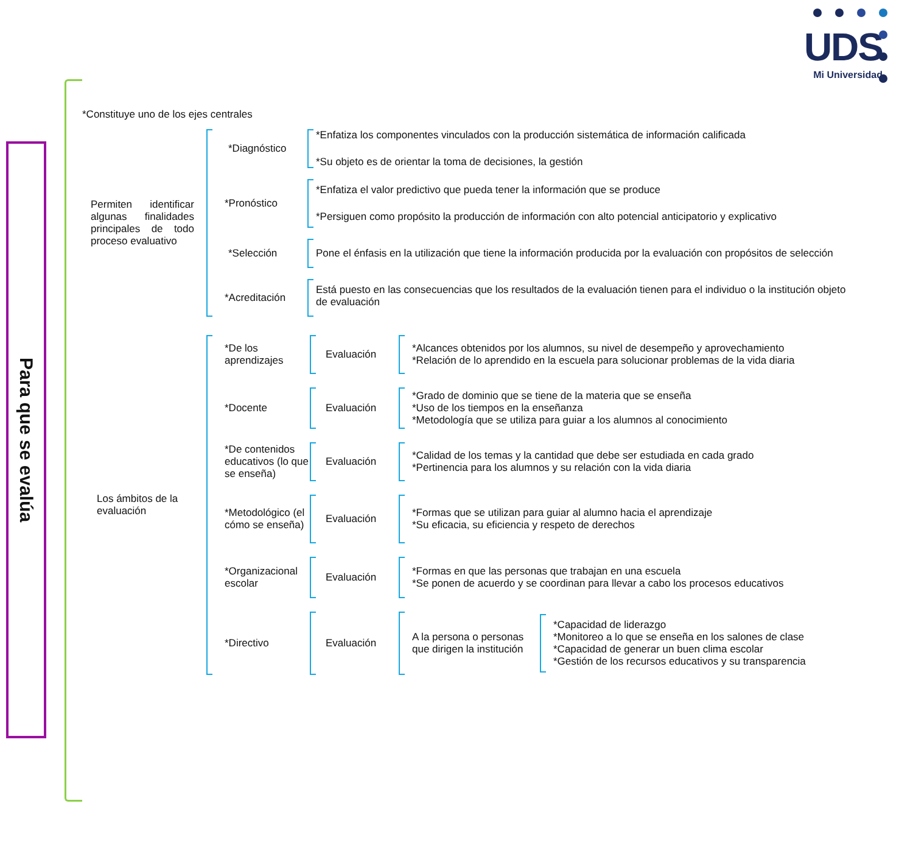UDS
Mi Universidad
Para que se evalúa
*Constituye uno de los ejes centrales
Permiten identificar algunas finalidades principales de todo proceso evaluativo
*Diagnóstico *Enfatiza los componentes vinculados con la producción sistemática de información calificada
*Su objeto es de orientar la toma de decisiones, la gestión
*Pronóstico
*Enfatiza el valor predictivo que pueda tener la información que se produce
*Persiguen como propósito la producción de información con alto potencial anticipatorio y explicativo
*Selección
Pone el énfasis en la utilización que tiene la información producida por la evaluación con propósitos de selección
*Acreditación
Está puesto en las consecuencias que los resultados de la evaluación tienen para el individuo o la institución objeto de evaluación
Los ámbitos de la evaluación
*De los aprendizajes
Evaluación
*Alcances obtenidos por los alumnos, su nivel de desempeño y aprovechamiento
*Relación de lo aprendido en la escuela para solucionar problemas de la vida diaria
*Docente Evaluación
*Grado de dominio que se tiene de la materia que se enseña
*Uso de los tiempos en la enseñanza
*Metodología que se utiliza para guiar a los alumnos al conocimiento
*De contenidos educativos (lo que se enseña)
Evaluación
*Calidad de los temas y la cantidad que debe ser estudiada en cada grado
*Pertinencia para los alumnos y su relación con la vida diaria
*Metodológico (el cómo se enseña)
Evaluación
*Formas que se utilizan para guiar al alumno hacia el aprendizaje
*Su eficacia, su eficiencia y respeto de derechos
*Organizacional escolar
Evaluación
*Formas en que las personas que trabajan en una escuela
*Se ponen de acuerdo y se coordinan para llevar a cabo los procesos educativos
*Directivo Evaluación A la persona o personas que dirigen la institución
*Capacidad de liderazgo
*Monitoreo a lo que se enseña en los salones de clase
*Capacidad de generar un buen clima escolar
*Gestión de los recursos educativos y su transparencia